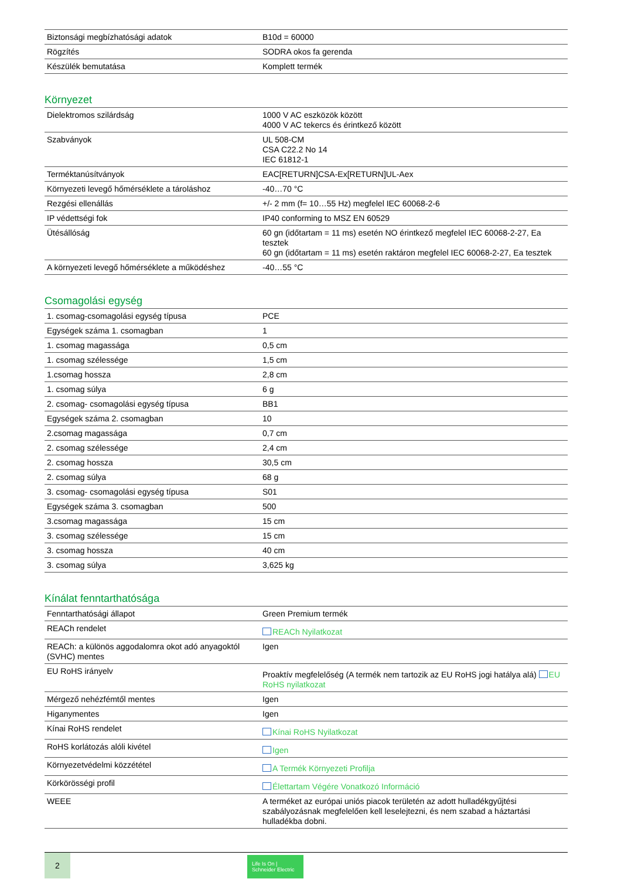| Biztonsági megbízhatósági adatok | B10d = 60000 |
| Rögzítés | SODRA okos fa gerenda |
| Készülék bemutatása | Komplett termék |
Környezet
| Dielektromos szilárdság | 1000 V AC eszközök között 4000 V AC tekercs és érintkező között |
| Szabványok | UL 508-CM CSA C22.2 No 14 IEC 61812-1 |
| Terméktanúsítványok | EAC[RETURN]CSA-Ex[RETURN]UL-Aex |
| Környezeti levegő hőmérséklete a tároláshoz | -40…70 °C |
| Rezgési ellenállás | +/- 2 mm (f= 10…55 Hz) megfelel IEC 60068-2-6 |
| IP védettségi fok | IP40 conforming to MSZ EN 60529 |
| Ütésállóság | 60 gn (időtartam = 11 ms) esetén NO érintkező megfelel IEC 60068-2-27, Ea tesztek 60 gn (időtartam = 11 ms) esetén raktáron megfelel IEC 60068-2-27, Ea tesztek |
| A környezeti levegő hőmérséklete a működéshez | -40…55 °C |
Csomagolási egység
| 1. csomag-csomagolási egység típusa | PCE |
| Egységek száma 1. csomagban | 1 |
| 1. csomag magassága | 0,5 cm |
| 1. csomag szélessége | 1,5 cm |
| 1.csomag hossza | 2,8 cm |
| 1. csomag súlya | 6 g |
| 2. csomag- csomagolási egység típusa | BB1 |
| Egységek száma 2. csomagban | 10 |
| 2.csomag magassága | 0,7 cm |
| 2. csomag szélessége | 2,4 cm |
| 2. csomag hossza | 30,5 cm |
| 2. csomag súlya | 68 g |
| 3. csomag- csomagolási egység típusa | S01 |
| Egységek száma 3. csomagban | 500 |
| 3.csomag magassága | 15 cm |
| 3. csomag szélessége | 15 cm |
| 3. csomag hossza | 40 cm |
| 3. csomag súlya | 3,625 kg |
Kínálat fenntarthatósága
| Fenntarthatósági állapot | Green Premium termék |
| REACh rendelet | REACh Nyilatkozat |
| REACh: a különös aggodalomra okot adó anyagoktól (SVHC) mentes | Igen |
| EU RoHS irányelv | Proaktív megfelelőség (A termék nem tartozik az EU RoHS jogi hatálya alá) EU RoHS nyilatkozat |
| Mérgező nehézfémtől mentes | Igen |
| Higanymentes | Igen |
| Kínai RoHS rendelet | Kínai RoHS Nyilatkozat |
| RoHS korlátozás alóli kivétel | Igen |
| Környezetvédelmi közzététel | A Termék Környezeti Profilja |
| Körkörösségi profil | Élettartam Végére Vonatkozó Információ |
| WEEE | A terméket az európai uniós piacok területén az adott hulladékgyűjtési szabályozásnak megfelelően kell leselejtezni, és nem szabad a háztartási hulladékba dobni. |
2
Life Is On | Schneider Electric